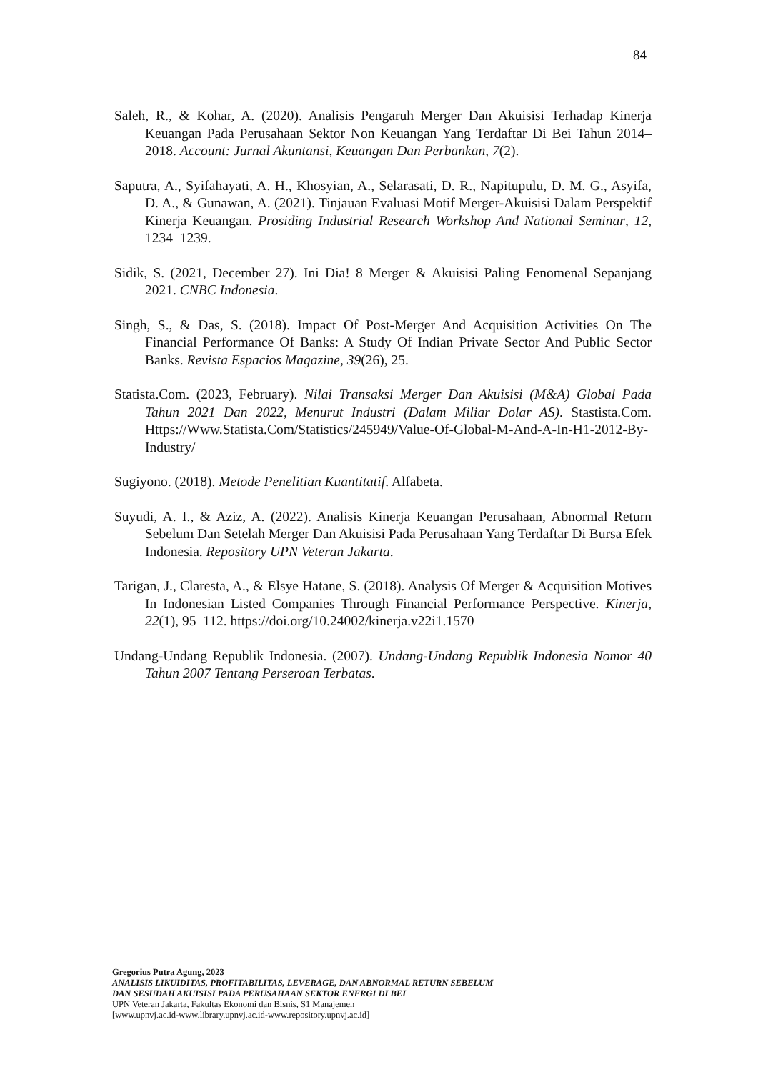84
Saleh, R., & Kohar, A. (2020). Analisis Pengaruh Merger Dan Akuisisi Terhadap Kinerja Keuangan Pada Perusahaan Sektor Non Keuangan Yang Terdaftar Di Bei Tahun 2014–2018. Account: Jurnal Akuntansi, Keuangan Dan Perbankan, 7(2).
Saputra, A., Syifahayati, A. H., Khosyian, A., Selarasati, D. R., Napitupulu, D. M. G., Asyifa, D. A., & Gunawan, A. (2021). Tinjauan Evaluasi Motif Merger-Akuisisi Dalam Perspektif Kinerja Keuangan. Prosiding Industrial Research Workshop And National Seminar, 12, 1234–1239.
Sidik, S. (2021, December 27). Ini Dia! 8 Merger & Akuisisi Paling Fenomenal Sepanjang 2021. CNBC Indonesia.
Singh, S., & Das, S. (2018). Impact Of Post-Merger And Acquisition Activities On The Financial Performance Of Banks: A Study Of Indian Private Sector And Public Sector Banks. Revista Espacios Magazine, 39(26), 25.
Statista.Com. (2023, February). Nilai Transaksi Merger Dan Akuisisi (M&A) Global Pada Tahun 2021 Dan 2022, Menurut Industri (Dalam Miliar Dolar AS). Stastista.Com. Https://Www.Statista.Com/Statistics/245949/Value-Of-Global-M-And-A-In-H1-2012-By-Industry/
Sugiyono. (2018). Metode Penelitian Kuantitatif. Alfabeta.
Suyudi, A. I., & Aziz, A. (2022). Analisis Kinerja Keuangan Perusahaan, Abnormal Return Sebelum Dan Setelah Merger Dan Akuisisi Pada Perusahaan Yang Terdaftar Di Bursa Efek Indonesia. Repository UPN Veteran Jakarta.
Tarigan, J., Claresta, A., & Elsye Hatane, S. (2018). Analysis Of Merger & Acquisition Motives In Indonesian Listed Companies Through Financial Performance Perspective. Kinerja, 22(1), 95–112. https://doi.org/10.24002/kinerja.v22i1.1570
Undang-Undang Republik Indonesia. (2007). Undang-Undang Republik Indonesia Nomor 40 Tahun 2007 Tentang Perseroan Terbatas.
Gregorius Putra Agung, 2023
ANALISIS LIKUIDITAS, PROFITABILITAS, LEVERAGE, DAN ABNORMAL RETURN SEBELUM
DAN SESUDAH AKUISISI PADA PERUSAHAAN SEKTOR ENERGI DI BEI
UPN Veteran Jakarta, Fakultas Ekonomi dan Bisnis, S1 Manajemen
[www.upnvj.ac.id-www.library.upnvj.ac.id-www.repository.upnvj.ac.id]